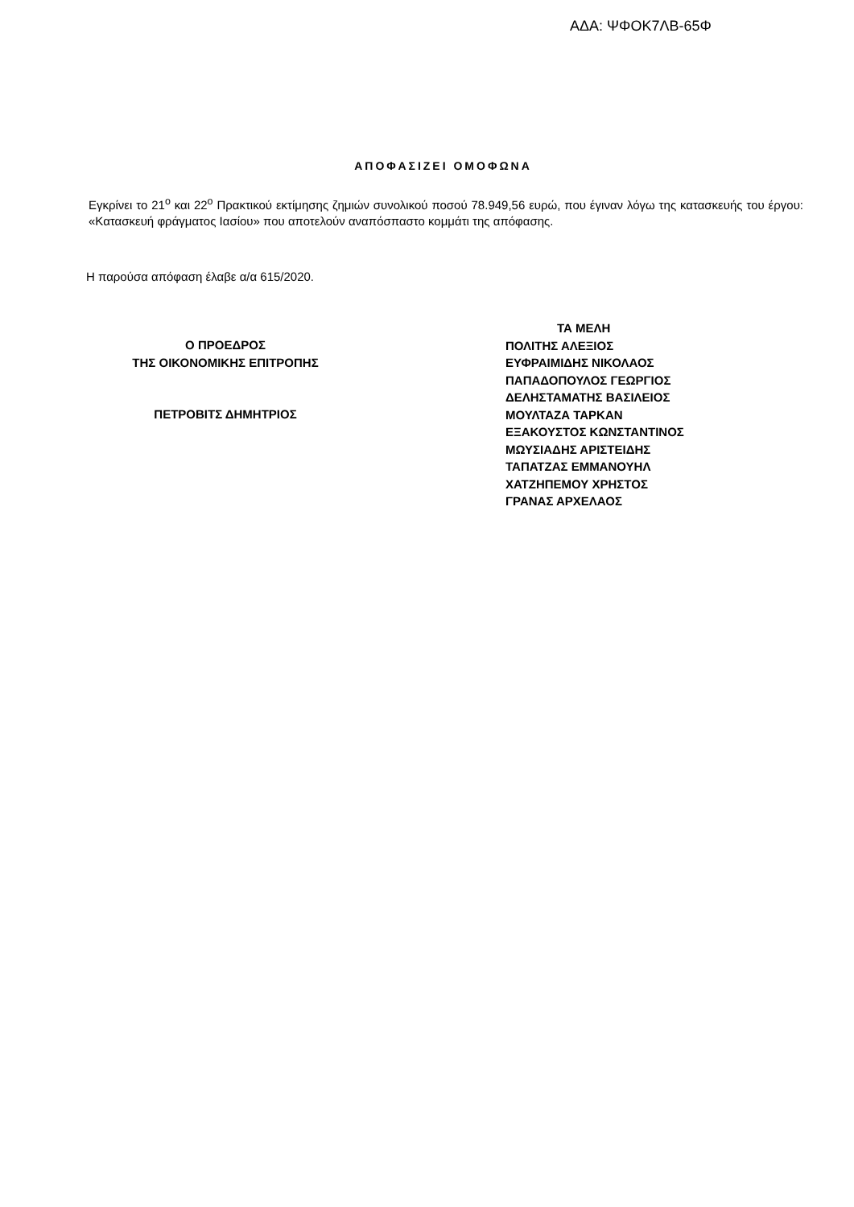ΑΔΑ: ΨΦΟΚ7ΛΒ-65Φ
ΑΠΟΦΑΣΙΖΕΙ ΟΜΟΦΩΝΑ
Εγκρίνει το 21<sup>ο</sup> και 22<sup>ο</sup> Πρακτικού εκτίμησης ζημιών συνολικού ποσού 78.949,56 ευρώ, που έγιναν λόγω της κατασκευής του έργου: «Κατασκευή φράγματος Ιασίου» που αποτελούν αναπόσπαστο κομμάτι της απόφασης.
Η παρούσα απόφαση έλαβε α/α 615/2020.
Ο ΠΡΟΕΔΡΟΣ
ΤΗΣ ΟΙΚΟΝΟΜΙΚΗΣ ΕΠΙΤΡΟΠΗΣ
ΠΕΤΡΟΒΙΤΣ ΔΗΜΗΤΡΙΟΣ
ΤΑ ΜΕΛΗ
ΠΟΛΙΤΗΣ ΑΛΕΞΙΟΣ
ΕΥΦΡΑΙΜΙΔΗΣ ΝΙΚΟΛΑΟΣ
ΠΑΠΑΔΟΠΟΥΛΟΣ ΓΕΩΡΓΙΟΣ
ΔΕΛΗΣΤΑΜΑΤΗΣ ΒΑΣΙΛΕΙΟΣ
ΜΟΥΛΤΑΖΑ ΤΑΡΚΑΝ
ΕΞΑΚΟΥΣΤΟΣ ΚΩΝΣΤΑΝΤΙΝΟΣ
ΜΩΥΣΙΑΔΗΣ ΑΡΙΣΤΕΙΔΗΣ
ΤΑΠΑΤΖΑΣ ΕΜΜΑΝΟΥΗΛ
ΧΑΤΖΗΠΕΜΟΥ ΧΡΗΣΤΟΣ
ΓΡΑΝΑΣ ΑΡΧΕΛΑΟΣ